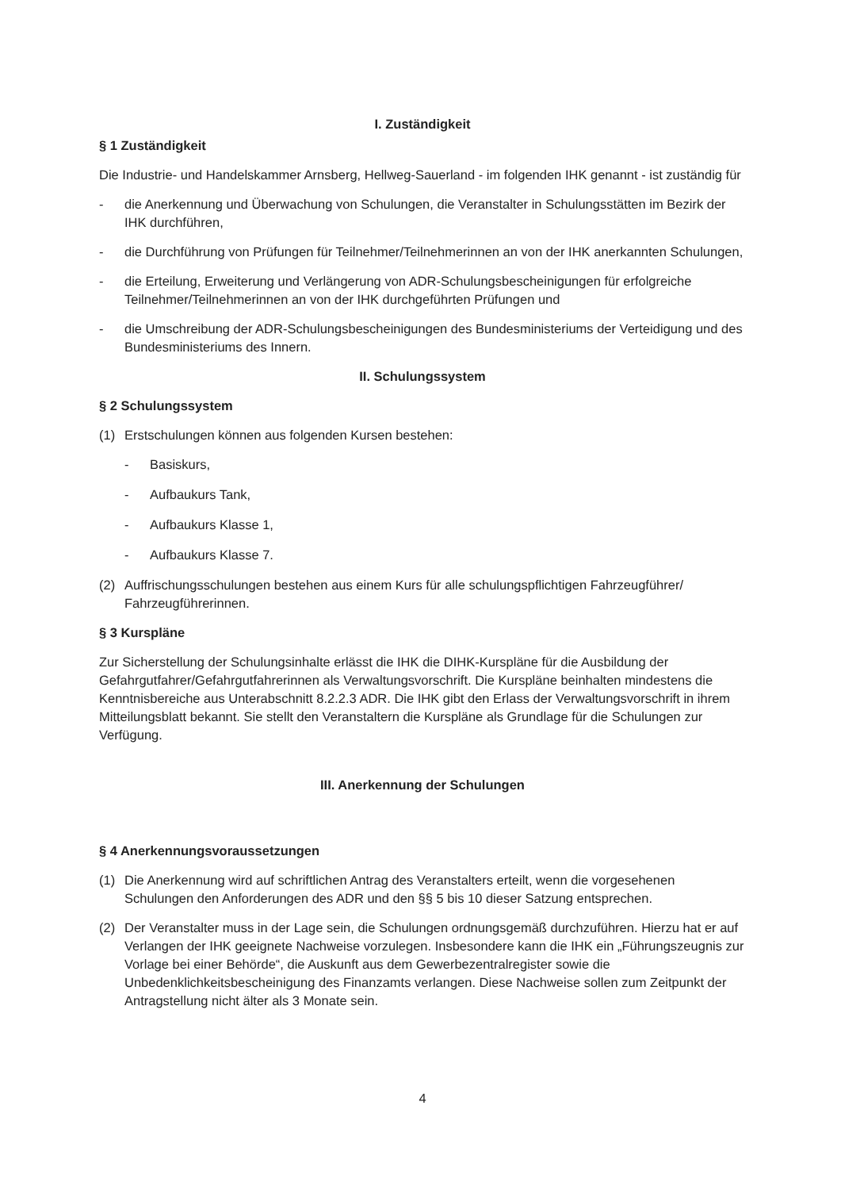I. Zuständigkeit
§ 1 Zuständigkeit
Die Industrie- und Handelskammer Arnsberg, Hellweg-Sauerland - im folgenden IHK genannt - ist zuständig für
- die Anerkennung und Überwachung von Schulungen, die Veranstalter in Schulungsstätten im Bezirk der IHK durchführen,
- die Durchführung von Prüfungen für Teilnehmer/Teilnehmerinnen an von der IHK anerkannten Schulungen,
- die Erteilung, Erweiterung und Verlängerung von ADR-Schulungsbescheinigungen für erfolgreiche Teilnehmer/Teilnehmerinnen an von der IHK durchgeführten Prüfungen und
- die Umschreibung der ADR-Schulungsbescheinigungen des Bundesministeriums der Verteidigung und des Bundesministeriums des Innern.
II. Schulungssystem
§ 2 Schulungssystem
(1) Erstschulungen können aus folgenden Kursen bestehen:
- Basiskurs,
- Aufbaukurs Tank,
- Aufbaukurs Klasse 1,
- Aufbaukurs Klasse 7.
(2) Auffrischungsschulungen bestehen aus einem Kurs für alle schulungspflichtigen Fahrzeugführer/ Fahrzeugführerinnen.
§ 3 Kurspläne
Zur Sicherstellung der Schulungsinhalte erlässt die IHK die DIHK-Kurspläne für die Ausbildung der Gefahrgutfahrer/Gefahrgutfahrerinnen als Verwaltungsvorschrift. Die Kurspläne beinhalten mindestens die Kenntnisbereiche aus Unterabschnitt 8.2.2.3 ADR. Die IHK gibt den Erlass der Verwaltungsvorschrift in ihrem Mitteilungsblatt bekannt. Sie stellt den Veranstaltern die Kurspläne als Grundlage für die Schulungen zur Verfügung.
III. Anerkennung der Schulungen
§ 4 Anerkennungsvoraussetzungen
(1) Die Anerkennung wird auf schriftlichen Antrag des Veranstalters erteilt, wenn die vorgesehenen Schulungen den Anforderungen des ADR und den §§ 5 bis 10 dieser Satzung entsprechen.
(2) Der Veranstalter muss in der Lage sein, die Schulungen ordnungsgemäß durchzuführen. Hierzu hat er auf Verlangen der IHK geeignete Nachweise vorzulegen. Insbesondere kann die IHK ein „Führungszeugnis zur Vorlage bei einer Behörde“, die Auskunft aus dem Gewerbezentralregister sowie die Unbedenklichkeitsbescheinigung des Finanzamts verlangen. Diese Nachweise sollen zum Zeitpunkt der Antragstellung nicht älter als 3 Monate sein.
4